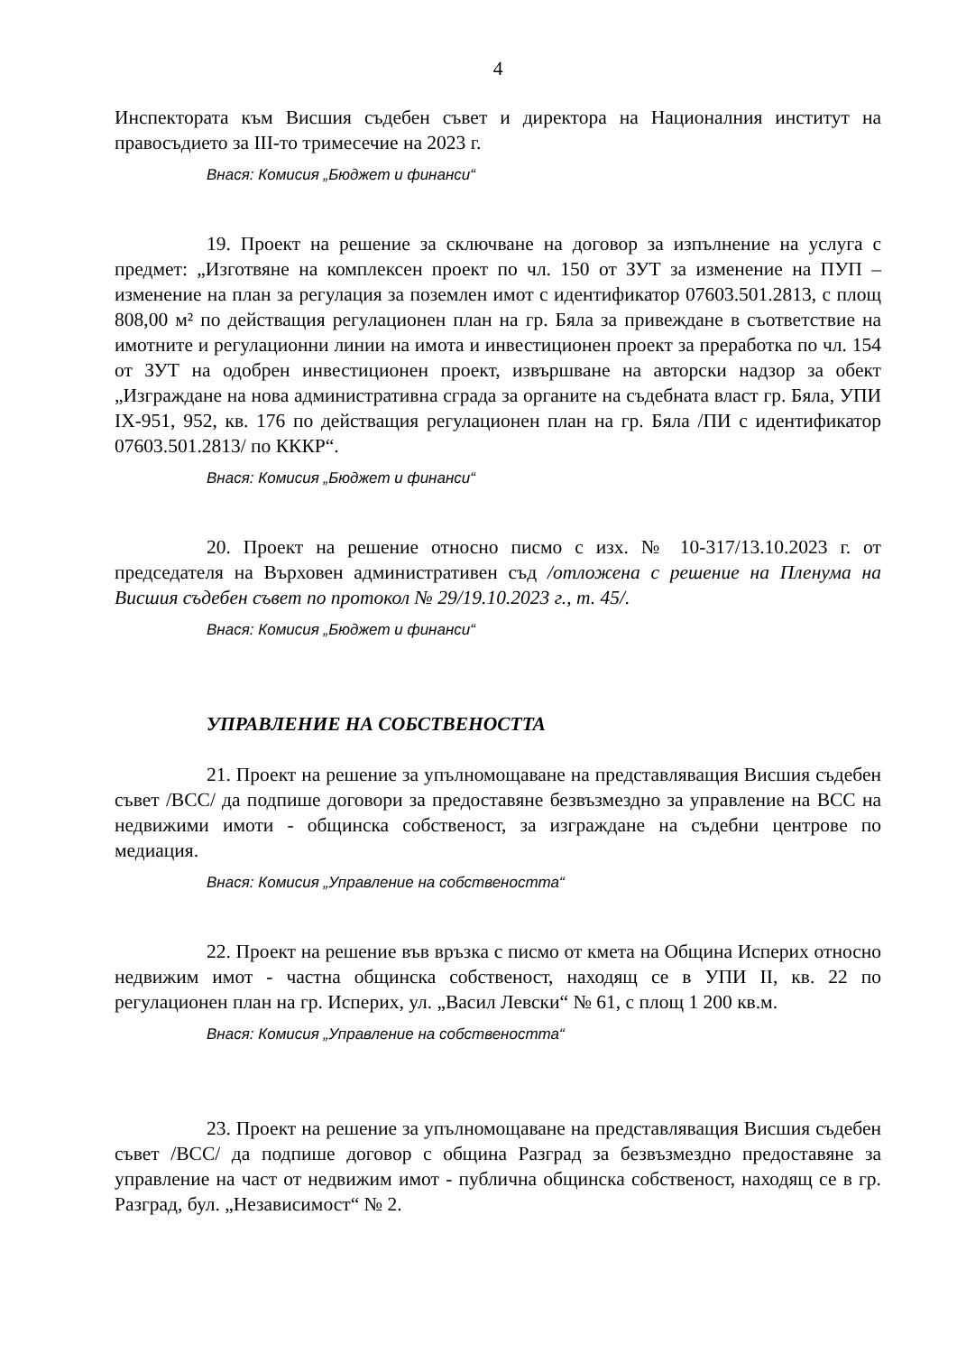4
Инспектората към Висшия съдебен съвет и директора на Националния институт на правосъдието за III-то тримесечие на 2023 г.
Внася: Комисия „Бюджет и финанси“
19. Проект на решение за сключване на договор за изпълнение на услуга с предмет: „Изготвяне на комплексен проект по чл. 150 от ЗУТ за изменение на ПУП – изменение на план за регулация за поземлен имот с идентификатор 07603.501.2813, с площ 808,00 м² по действащия регулационен план на гр. Бяла за привеждане в съответствие на имотните и регулационни линии на имота и инвестиционен проект за преработка по чл. 154 от ЗУТ на одобрен инвестиционен проект, извършване на авторски надзор за обект „Изграждане на нова административна сграда за органите на съдебната власт гр. Бяла, УПИ IX-951, 952, кв. 176 по действащия регулационен план на гр. Бяла /ПИ с идентификатор 07603.501.2813/ по КККР“.
Внася: Комисия „Бюджет и финанси“
20. Проект на решение относно писмо с изх. № 10-317/13.10.2023 г. от председателя на Върховен административен съд /отложена с решение на Пленума на Висшия съдебен съвет по протокол № 29/19.10.2023 г., т. 45/.
Внася: Комисия „Бюджет и финанси“
УПРАВЛЕНИЕ НА СОБСТВЕНОСТТА
21. Проект на решение за упълномощаване на представляващия Висшия съдебен съвет /ВСС/ да подпише договори за предоставяне безвъзмездно за управление на ВСС на недвижими имоти - общинска собственост, за изграждане на съдебни центрове по медиация.
Внася: Комисия „Управление на собствеността“
22. Проект на решение във връзка с писмо от кмета на Община Исперих относно недвижим имот - частна общинска собственост, находящ се в УПИ II, кв. 22 по регулационен план на гр. Исперих, ул. „Васил Левски“ № 61, с площ 1 200 кв.м.
Внася: Комисия „Управление на собствеността“
23. Проект на решение за упълномощаване на представляващия Висшия съдебен съвет /ВСС/ да подпише договор с община Разград за безвъзмездно предоставяне за управление на част от недвижим имот - публична общинска собственост, находящ се в гр. Разград, бул. „Независимост“ № 2.